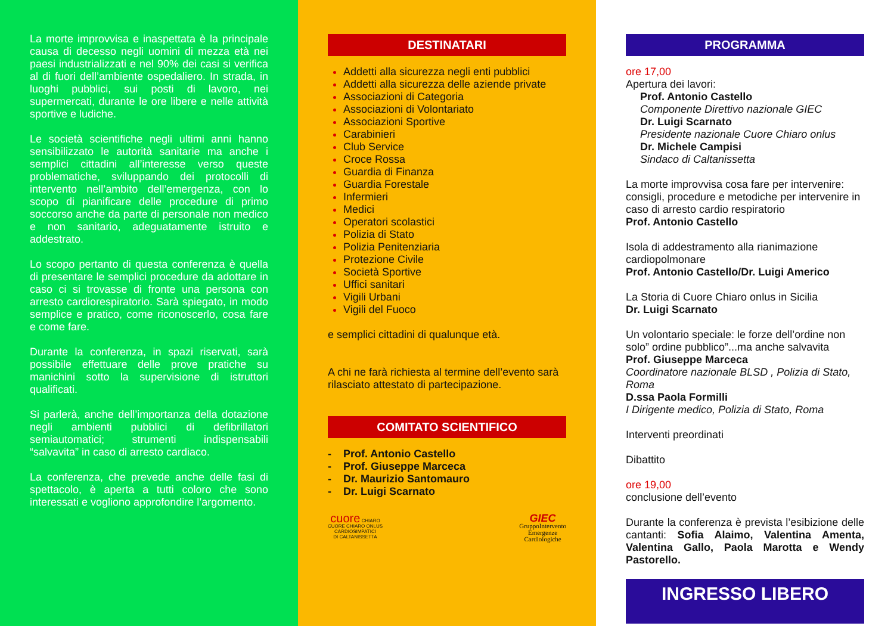La morte improvvisa e inaspettata è la principale causa di decesso negli uomini di mezza età nei paesi industrializzati e nel 90% dei casi si verifica al di fuori dell’ambiente ospedaliero. In strada, in luoghi pubblici, sui posti di lavoro, nei supermercati, durante le ore libere e nelle attività sportive e ludiche.
Le società scientifiche negli ultimi anni hanno sensibilizzato le autorità sanitarie ma anche i semplici cittadini all’interesse verso queste problematiche, sviluppando dei protocolli di intervento nell’ambito dell’emergenza, con lo scopo di pianificare delle procedure di primo soccorso anche da parte di personale non medico e non sanitario, adeguatamente istruito e addestrato.
Lo scopo pertanto di questa conferenza è quella di presentare le semplici procedure da adottare in caso ci si trovasse di fronte una persona con arresto cardiorespiratorio. Sarà spiegato, in modo semplice e pratico, come riconoscerlo, cosa fare e come fare.
Durante la conferenza, in spazi riservati, sarà possibile effettuare delle prove pratiche su manichini sotto la supervisione di istruttori qualificati.
Si parlerà, anche dell’importanza della dotazione negli ambienti pubblici di defibrillatori semiautomatici; strumenti indispensabili “salvavita” in caso di arresto cardiaco.
La conferenza, che prevede anche delle fasi di spettacolo, è aperta a tutti coloro che sono interessati e vogliono approfondire l’argomento.
DESTINATARI
Addetti alla sicurezza negli enti pubblici
Addetti alla sicurezza delle aziende private
Associazioni di Categoria
Associazioni di Volontariato
Associazioni Sportive
Carabinieri
Club Service
Croce Rossa
Guardia di Finanza
Guardia Forestale
Infermieri
Medici
Operatori scolastici
Polizia di Stato
Polizia Penitenziaria
Protezione Civile
Società Sportive
Uffici sanitari
Vigili Urbani
Vigili del Fuoco
e semplici cittadini di qualunque età.
A chi ne farà richiesta al termine dell’evento sarà rilasciato attestato di partecipazione.
COMITATO SCIENTIFICO
- Prof. Antonio Castello
- Prof. Giuseppe Marceca
- Dr. Maurizio Santomauro
- Dr. Luigi Scarnato
cuore CHIARO
CUORE CHIARO ONLUS
CARDIOSIMPATICI
DI CALTANISSETTA
GIEC
GruppoIntervento
Emergenze
Cardiologiche
PROGRAMMA
ore 17,00
Apertura dei lavori:
Prof. Antonio Castello
Componente Direttivo nazionale GIEC
Dr. Luigi Scarnato
Presidente nazionale Cuore Chiaro onlus
Dr. Michele Campisi
Sindaco di Caltanissetta
La morte improvvisa cosa fare per intervenire: consigli, procedure e metodiche per intervenire in caso di arresto cardio respiratorio
Prof. Antonio Castello
Isola di addestramento alla rianimazione cardiopolmonare
Prof. Antonio Castello/Dr. Luigi Americo
La Storia di Cuore Chiaro onlus in Sicilia
Dr. Luigi Scarnato
Un volontario speciale: le forze dell’ordine non solo” ordine pubblico”...ma anche salvavita
Prof. Giuseppe Marceca
Coordinatore nazionale BLSD , Polizia di Stato, Roma
D.ssa Paola Formilli
I Dirigente medico, Polizia di Stato, Roma
Interventi preordinati
Dibattito
ore 19,00
conclusione dell’evento
Durante la conferenza è prevista l’esibizione delle cantanti: Sofia Alaimo, Valentina Amenta, Valentina Gallo, Paola Marotta e Wendy Pastorello.
INGRESSO LIBERO